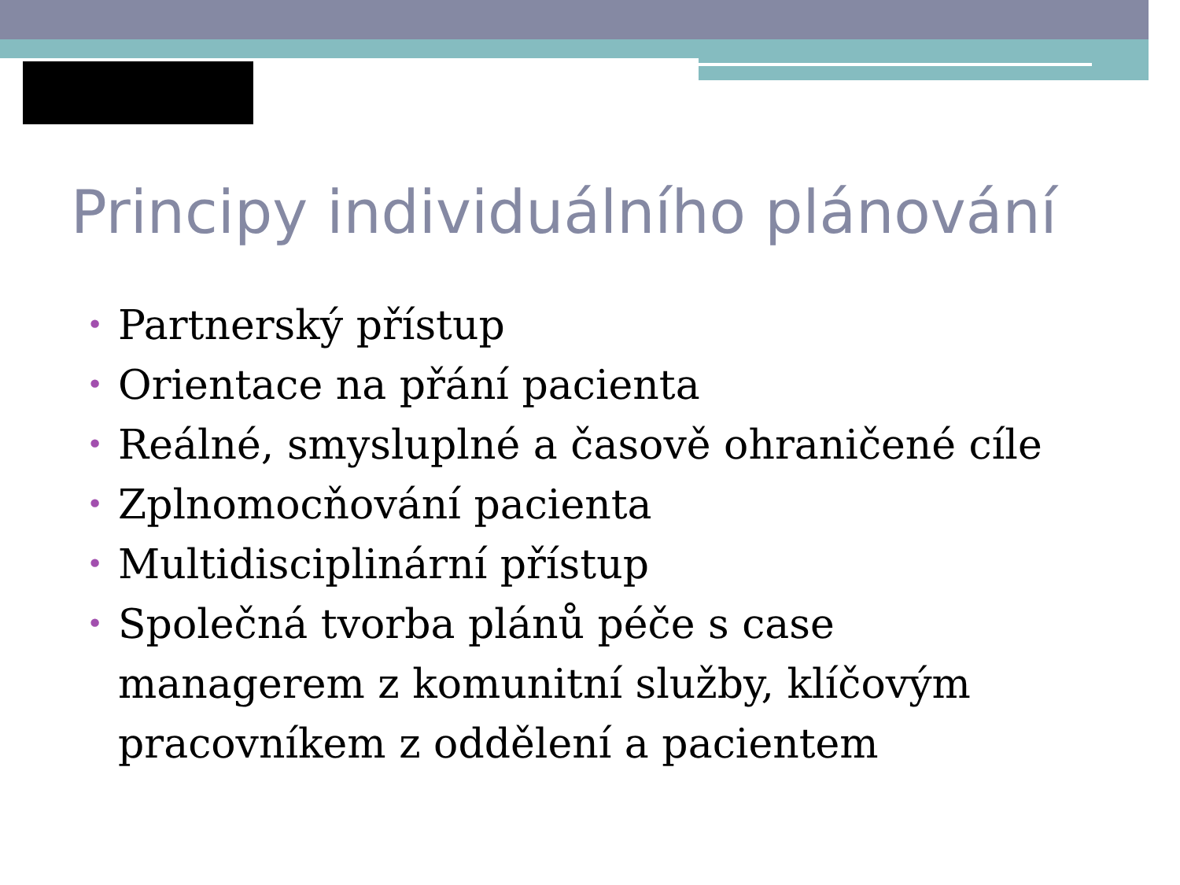Principy individuálního plánování
• Partnerský přístup
• Orientace na přání pacienta
• Reálné, smysluplné a časově ohraničené cíle
• Zplnomocňování pacienta
• Multidisciplinární přístup
• Společná tvorba plánů péče s case managerem z komunitní služby, klíčovým pracovníkem z oddělení a pacientem